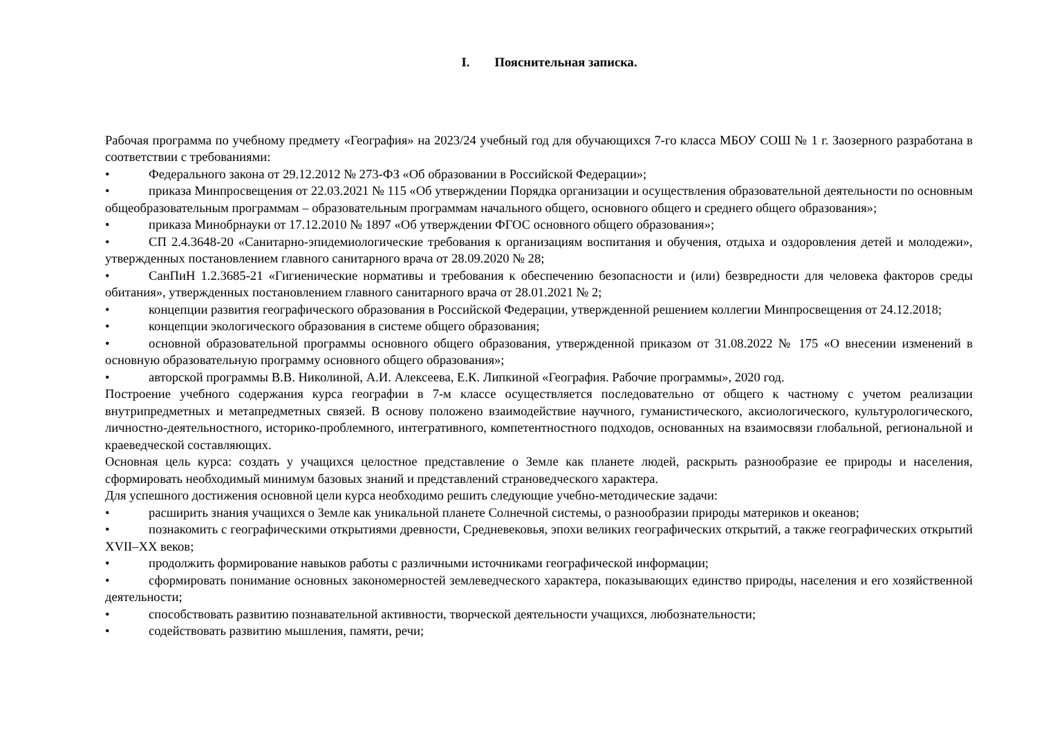I. Пояснительная записка.
Рабочая программа по учебному предмету «География» на 2023/24 учебный год для обучающихся 7-го класса МБОУ СОШ № 1 г. Заозерного разработана в соответствии с требованиями:
• Федерального закона от 29.12.2012 № 273-ФЗ «Об образовании в Российской Федерации»;
• приказа Минпросвещения от 22.03.2021 № 115 «Об утверждении Порядка организации и осуществления образовательной деятельности по основным общеобразовательным программам – образовательным программам начального общего, основного общего и среднего общего образования»;
• приказа Минобрнауки от 17.12.2010 № 1897 «Об утверждении ФГОС основного общего образования»;
• СП 2.4.3648-20 «Санитарно-эпидемиологические требования к организациям воспитания и обучения, отдыха и оздоровления детей и молодежи», утвержденных постановлением главного санитарного врача от 28.09.2020 № 28;
• СанПиН 1.2.3685-21 «Гигиенические нормативы и требования к обеспечению безопасности и (или) безвредности для человека факторов среды обитания», утвержденных постановлением главного санитарного врача от 28.01.2021 № 2;
• концепции развития географического образования в Российской Федерации, утвержденной решением коллегии Минпросвещения от 24.12.2018;
• концепции экологического образования в системе общего образования;
• основной образовательной программы основного общего образования, утвержденной приказом от 31.08.2022 № 175 «О внесении изменений в основную образовательную программу основного общего образования»;
• авторской программы В.В. Николиной, А.И. Алексеева, Е.К. Липкиной «География. Рабочие программы», 2020 год.
Построение учебного содержания курса географии в 7-м классе осуществляется последовательно от общего к частному с учетом реализации внутрипредметных и метапредметных связей. В основу положено взаимодействие научного, гуманистического, аксиологического, культурологического, личностно-деятельностного, историко-проблемного, интегративного, компетентностного подходов, основанных на взаимосвязи глобальной, региональной и краеведческой составляющих.
Основная цель курса: создать у учащихся целостное представление о Земле как планете людей, раскрыть разнообразие ее природы и населения, сформировать необходимый минимум базовых знаний и представлений страноведческого характера.
Для успешного достижения основной цели курса необходимо решить следующие учебно-методические задачи:
• расширить знания учащихся о Земле как уникальной планете Солнечной системы, о разнообразии природы материков и океанов;
• познакомить с географическими открытиями древности, Средневековья, эпохи великих географических открытий, а также географических открытий XVII–XX веков;
• продолжить формирование навыков работы с различными источниками географической информации;
• сформировать понимание основных закономерностей землеведческого характера, показывающих единство природы, населения и его хозяйственной деятельности;
• способствовать развитию познавательной активности, творческой деятельности учащихся, любознательности;
• содействовать развитию мышления, памяти, речи;